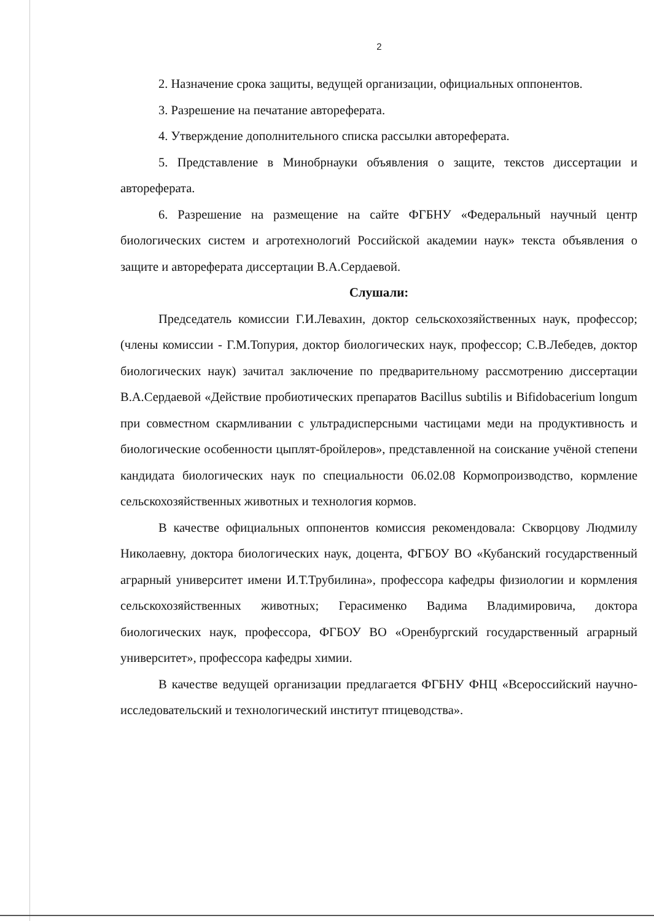2
2. Назначение срока защиты, ведущей организации, официальных оппонентов.
3. Разрешение на печатание автореферата.
4. Утверждение дополнительного списка рассылки автореферата.
5. Представление в Минобрнауки объявления о защите, текстов диссертации и автореферата.
6. Разрешение на размещение на сайте ФГБНУ «Федеральный научный центр биологических систем и агротехнологий Российской академии наук» текста объявления о защите и автореферата диссертации В.А.Сердаевой.
Слушали:
Председатель комиссии Г.И.Левахин, доктор сельскохозяйственных наук, профессор; (члены комиссии - Г.М.Топурия, доктор биологических наук, профессор; С.В.Лебедев, доктор биологических наук) зачитал заключение по предварительному рассмотрению диссертации В.А.Сердаевой «Действие пробиотических препаратов Bacillus subtilis и Bifidobacerium longum при совместном скармливании с ультрадисперсными частицами меди на продуктивность и биологические особенности цыплят-бройлеров», представленной на соискание учёной степени кандидата биологических наук по специальности 06.02.08 Кормопроизводство, кормление сельскохозяйственных животных и технология кормов.
В качестве официальных оппонентов комиссия рекомендовала: Скворцову Людмилу Николаевну, доктора биологических наук, доцента, ФГБОУ ВО «Кубанский государственный аграрный университет имени И.Т.Трубилина», профессора кафедры физиологии и кормления сельскохозяйственных животных; Герасименко Вадима Владимировича, доктора биологических наук, профессора, ФГБОУ ВО «Оренбургский государственный аграрный университет», профессора кафедры химии.
В качестве ведущей организации предлагается ФГБНУ ФНЦ «Всероссийский научно-исследовательский и технологический институт птицеводства».